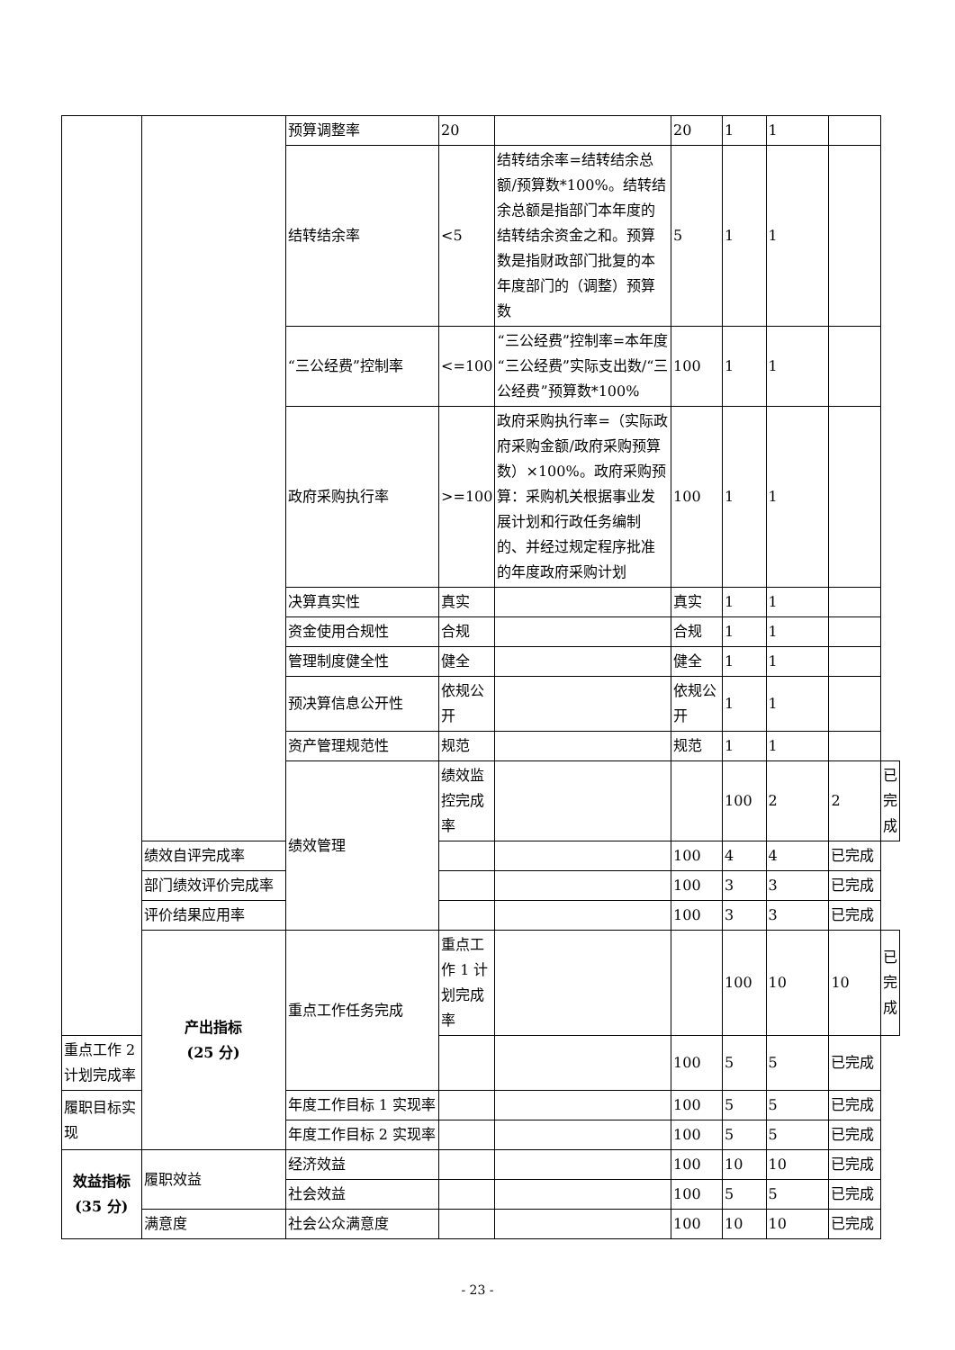| | | 预算调整率 | 20 | | 20 | 1 | 1 | | |
| | | 结转结余率 | <5 | 结转结余率=结转结余总额/预算数*100%。结转结余总额是指部门本年度的结转结余资金之和。预算数是指财政部门批复的本年度部门的（调整）预算数 | 5 | 1 | 1 | | |
| | | “三公经费”控制率 | <=100 | “三公经费”控制率=本年度“三公经费”实际支出数/“三公经费”预算数*100% | 100 | 1 | 1 | | |
| | | 政府采购执行率 | >=100 | 政府采购执行率=（实际政府采购金额/政府采购预算数）×100%。政府采购预算：采购机关根据事业发展计划和行政任务编制的、并经过规定程序批准的年度政府采购计划 | 100 | 1 | 1 | | |
| | | 决算真实性 | 真实 | | 真实 | 1 | 1 | | |
| | | 资金使用合规性 | 合规 | | 合规 | 1 | 1 | | |
| | | 管理制度健全性 | 健全 | | 健全 | 1 | 1 | | |
| | | 预决算信息公开性 | 依规公开 | | 依规公开 | 1 | 1 | | |
| | | 资产管理规范性 | 规范 | | 规范 | 1 | 1 | | |
| | | 绩效管理 | 绩效监控完成率 | | | 100 | 2 | 2 | 已完成 |
| | 绩效自评完成率 | | | | 100 | 4 | 4 | 已完成 | |
| | 部门绩效评价完成率 | | | | 100 | 3 | 3 | 已完成 | |
| | 评价结果应用率 | | | | 100 | 3 | 3 | 已完成 | |
| | 产出指标 (25 分) | 重点工作任务完成 | 重点工作 1 计划完成率 | | | 100 | 10 | 10 | 已完成 |
| 重点工作 2 计划完成率 | | | | | 100 | 5 | 5 | 已完成 | |
| 履职目标实现 | | 年度工作目标 1 实现率 | | | 100 | 5 | 5 | 已完成 | |
| | | 年度工作目标 2 实现率 | | | 100 | 5 | 5 | 已完成 | |
| 效益指标 (35 分) | 履职效益 | 经济效益 | | | 100 | 10 | 10 | 已完成 | |
| | | 社会效益 | | | 100 | 5 | 5 | 已完成 | |
| | 满意度 | 社会公众满意度 | | | 100 | 10 | 10 | 已完成 | |
- 23 -